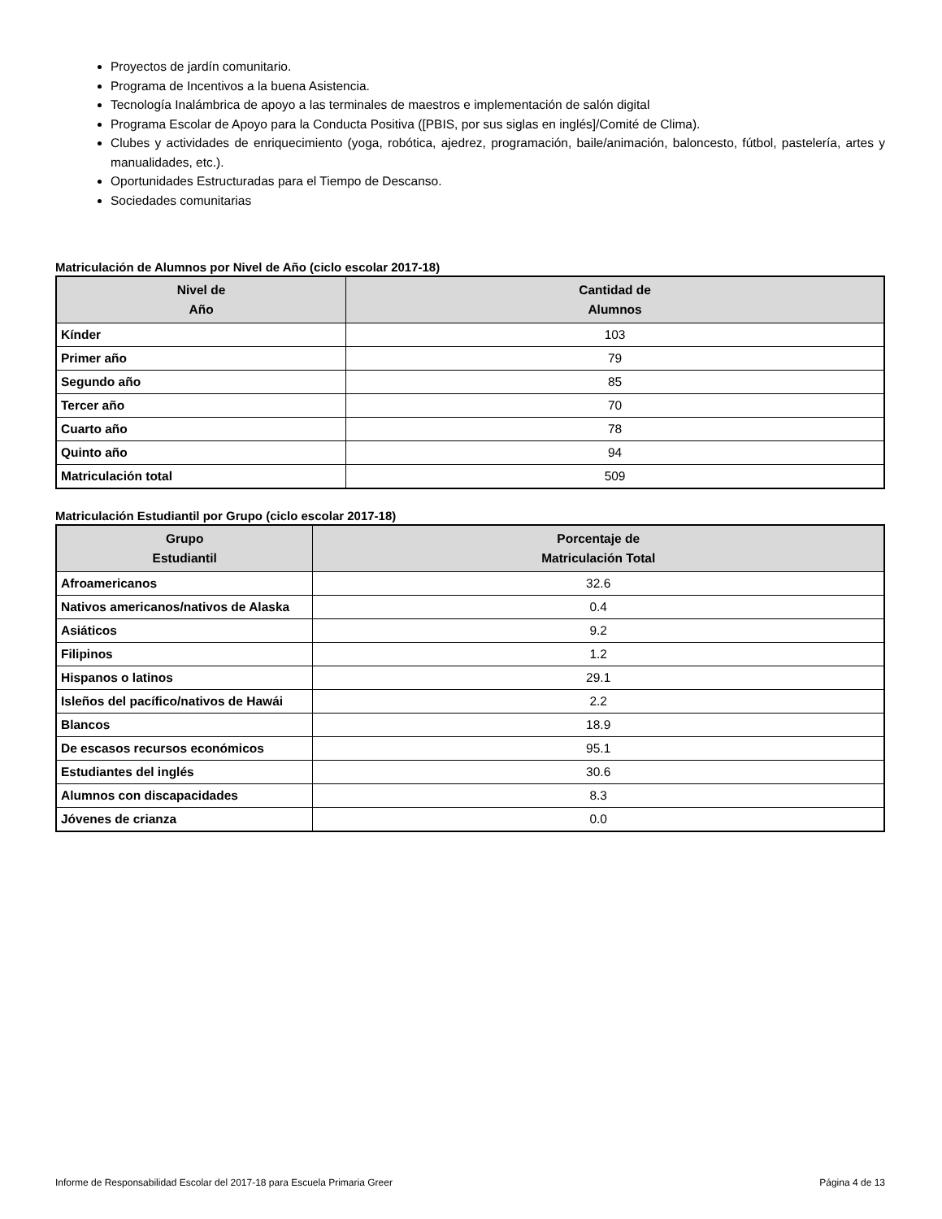Proyectos de jardín comunitario.
Programa de Incentivos a la buena Asistencia.
Tecnología Inalámbrica de apoyo a las terminales de maestros e implementación de salón digital
Programa Escolar de Apoyo para la Conducta Positiva ([PBIS, por sus siglas en inglés]/Comité de Clima).
Clubes y actividades de enriquecimiento (yoga, robótica, ajedrez, programación, baile/animación, baloncesto, fútbol, pastelería, artes y manualidades, etc.).
Oportunidades Estructuradas para el Tiempo de Descanso.
Sociedades comunitarias
Matriculación de Alumnos por Nivel de Año (ciclo escolar 2017-18)
| Nivel de Año | Cantidad de Alumnos |
| --- | --- |
| Kínder | 103 |
| Primer año | 79 |
| Segundo año | 85 |
| Tercer año | 70 |
| Cuarto año | 78 |
| Quinto año | 94 |
| Matriculación total | 509 |
Matriculación Estudiantil por Grupo (ciclo escolar 2017-18)
| Grupo Estudiantil | Porcentaje de Matriculación Total |
| --- | --- |
| Afroamericanos | 32.6 |
| Nativos americanos/nativos de Alaska | 0.4 |
| Asiáticos | 9.2 |
| Filipinos | 1.2 |
| Hispanos o latinos | 29.1 |
| Isleños del pacífico/nativos de Hawái | 2.2 |
| Blancos | 18.9 |
| De escasos recursos económicos | 95.1 |
| Estudiantes del inglés | 30.6 |
| Alumnos con discapacidades | 8.3 |
| Jóvenes de crianza | 0.0 |
Informe de Responsabilidad Escolar del 2017-18 para Escuela Primaria Greer Página 4 de 13